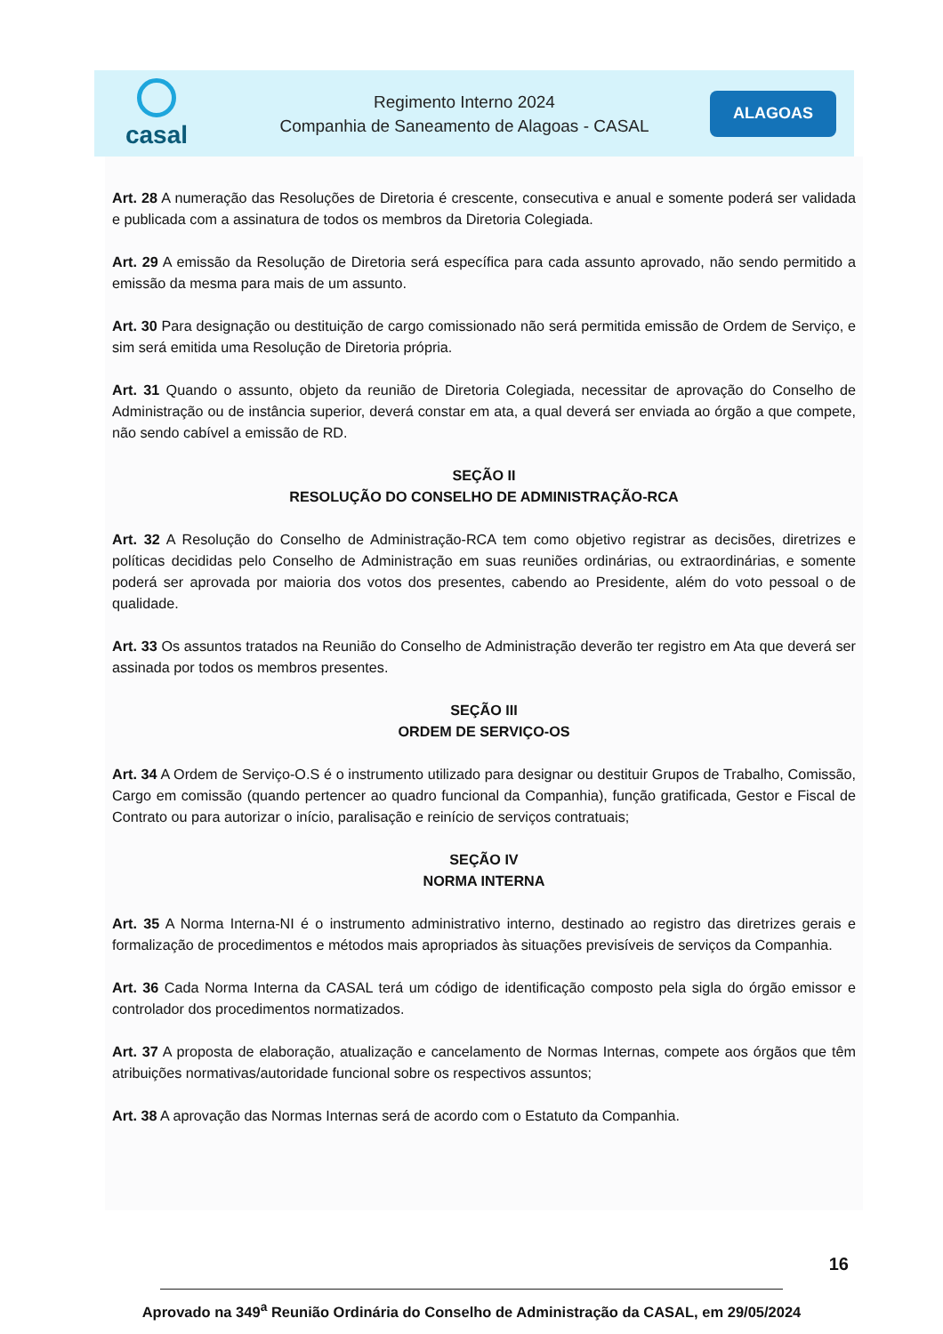casal
Regimento Interno 2024
Companhia de Saneamento de Alagoas - CASAL
ALAGOAS
Art. 28 A numeração das Resoluções de Diretoria é crescente, consecutiva e anual e somente poderá ser validada e publicada com a assinatura de todos os membros da Diretoria Colegiada.
Art. 29 A emissão da Resolução de Diretoria será específica para cada assunto aprovado, não sendo permitido a emissão da mesma para mais de um assunto.
Art. 30 Para designação ou destituição de cargo comissionado não será permitida emissão de Ordem de Serviço, e sim será emitida uma Resolução de Diretoria própria.
Art. 31 Quando o assunto, objeto da reunião de Diretoria Colegiada, necessitar de aprovação do Conselho de Administração ou de instância superior, deverá constar em ata, a qual deverá ser enviada ao órgão a que compete, não sendo cabível a emissão de RD.
SEÇÃO II
RESOLUÇÃO DO CONSELHO DE ADMINISTRAÇÃO-RCA
Art. 32 A Resolução do Conselho de Administração-RCA tem como objetivo registrar as decisões, diretrizes e políticas decididas pelo Conselho de Administração em suas reuniões ordinárias, ou extraordinárias, e somente poderá ser aprovada por maioria dos votos dos presentes, cabendo ao Presidente, além do voto pessoal o de qualidade.
Art. 33 Os assuntos tratados na Reunião do Conselho de Administração deverão ter registro em Ata que deverá ser assinada por todos os membros presentes.
SEÇÃO III
ORDEM DE SERVIÇO-OS
Art. 34 A Ordem de Serviço-O.S é o instrumento utilizado para designar ou destituir Grupos de Trabalho, Comissão, Cargo em comissão (quando pertencer ao quadro funcional da Companhia), função gratificada, Gestor e Fiscal de Contrato ou para autorizar o início, paralisação e reinício de serviços contratuais;
SEÇÃO IV
NORMA INTERNA
Art. 35 A Norma Interna-NI é o instrumento administrativo interno, destinado ao registro das diretrizes gerais e formalização de procedimentos e métodos mais apropriados às situações previsíveis de serviços da Companhia.
Art. 36 Cada Norma Interna da CASAL terá um código de identificação composto pela sigla do órgão emissor e controlador dos procedimentos normatizados.
Art. 37 A proposta de elaboração, atualização e cancelamento de Normas Internas, compete aos órgãos que têm atribuições normativas/autoridade funcional sobre os respectivos assuntos;
Art. 38 A aprovação das Normas Internas será de acordo com o Estatuto da Companhia.
16
Aprovado na 349<sup>a</sup> Reunião Ordinária do Conselho de Administração da CASAL, em 29/05/2024